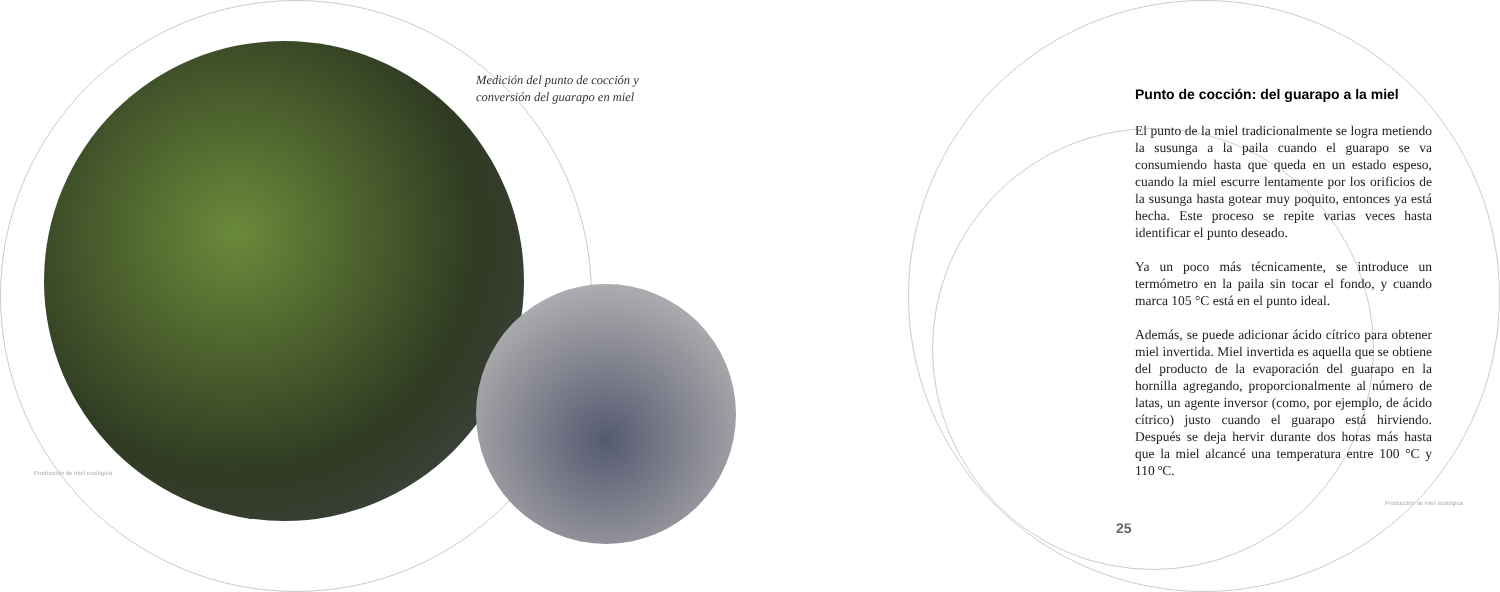Medición del punto de cocción y
conversión del guarapo en miel
Punto de cocción: del guarapo a la miel
El punto de la miel tradicionalmente se logra metiendo la susunga a la paila cuando el guarapo se va consumiendo hasta que queda en un estado espeso, cuando la miel escurre lentamente por los orificios de la susunga hasta gotear muy poquito, entonces ya está hecha. Este proceso se repite varias veces hasta identificar el punto deseado.
Ya un poco más técnicamente, se introduce un termómetro en la paila sin tocar el fondo, y cuando marca 105 °C está en el punto ideal.
Además, se puede adicionar ácido cítrico para obtener miel invertida. Miel invertida es aquella que se obtiene del producto de la evaporación del guarapo en la hornilla agregando, proporcionalmente al número de latas, un agente inversor (como, por ejemplo, de ácido cítrico) justo cuando el guarapo está hirviendo. Después se deja hervir durante dos horas más hasta que la miel alcancé una temperatura entre 100 °C y 110 ºC.
Producción de miel ecológica
25
Producción de miel ecológica